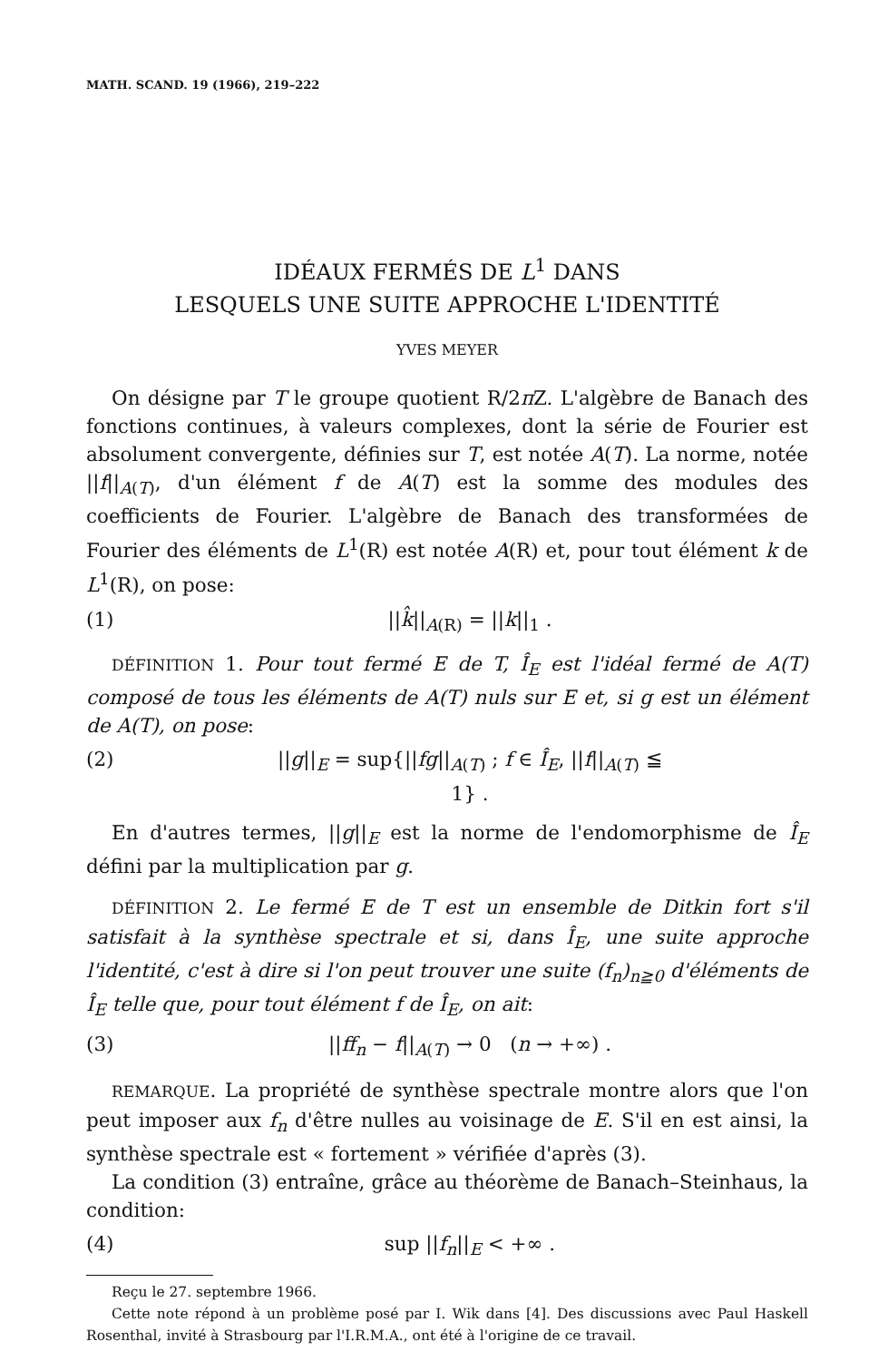MATH. SCAND. 19 (1966), 219–222
IDÉAUX FERMÉS DE L<sup>1</sup> DANS
LESQUELS UNE SUITE APPROCHE L'IDENTITÉ
YVES MEYER
On désigne par T le groupe quotient R/2π Z. L'algèbre de Banach des fonctions continues, à valeurs complexes, dont la série de Fourier est absolument convergente, définies sur T, est notée A(T). La norme, notée ||f||<sub>A(T)</sub>, d'un élément f de A(T) est la somme des modules des coefficients de Fourier. L'algèbre de Banach des transformées de Fourier des éléments de L<sup>1</sup>(R) est notée A(R) et, pour tout élément k de L<sup>1</sup>(R), on pose:
(1) ||k̂||<sub>A(R)</sub> = ||k||<sub>1</sub> .
DÉFINITION 1. Pour tout fermé E de T, Î<sub>E</sub> est l'idéal fermé de A(T) composé de tous les éléments de A(T) nuls sur E et, si g est un élément de A(T), on pose:
(2) ||g||<sub>E</sub> = sup{||fg||<sub>A(T)</sub> ; f ∈ Î<sub>E</sub>, ||f||<sub>A(T)</sub> ≦ 1} .
En d'autres termes, ||g||<sub>E</sub> est la norme de l'endomorphisme de Î<sub>E</sub> défini par la multiplication par g.
DÉFINITION 2. Le fermé E de T est un ensemble de Ditkin fort s'il satisfait à la synthèse spectrale et si, dans Î<sub>E</sub>, une suite approche l'identité, c'est à dire si l'on peut trouver une suite (f<sub>n</sub>)<sub>n≧0</sub> d'éléments de Î<sub>E</sub> telle que, pour tout élément f de Î<sub>E</sub>, on ait:
(3) ||ff<sub>n</sub> − f||<sub>A(T)</sub> → 0 (n → +∞) .
REMARQUE. La propriété de synthèse spectrale montre alors que l'on peut imposer aux f<sub>n</sub> d'être nulles au voisinage de E. S'il en est ainsi, la synthèse spectrale est « fortement » vérifiée d'après (3).
La condition (3) entraîne, grâce au théorème de Banach–Steinhaus, la condition:
(4) sup ||f<sub>n</sub>||<sub>E</sub> < +∞ .
Reçu le 27. septembre 1966.
Cette note répond à un problème posé par I. Wik dans [4]. Des discussions avec Paul Haskell Rosenthal, invité à Strasbourg par l'I.R.M.A., ont été à l'origine de ce travail.